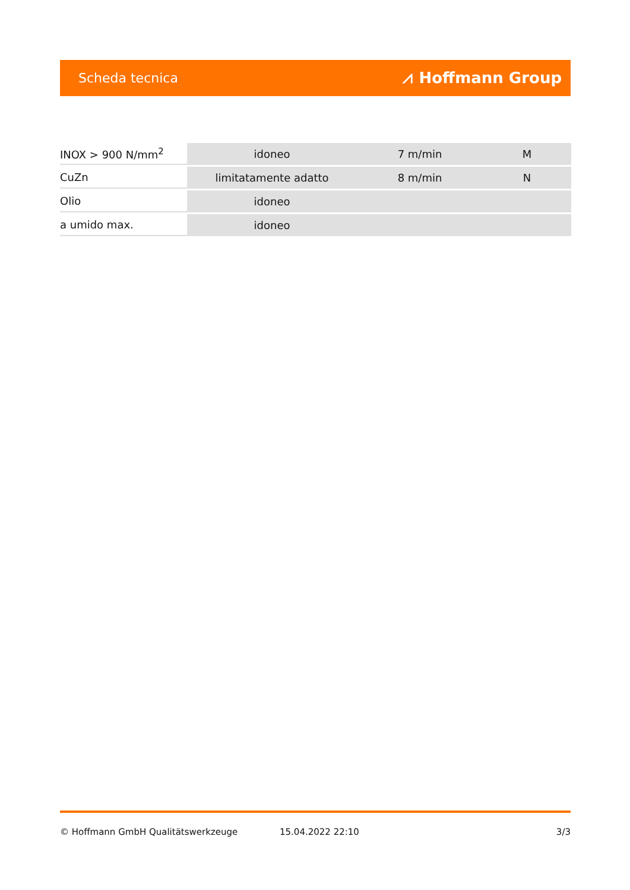Scheda tecnica ⩘ Hoffmann Group
| INOX > 900 N/mm<sup>2</sup> | idoneo | 7 m/min | M |
| CuZn | limitatamente adatto | 8 m/min | N |
| Olio | idoneo | | |
| a umido max. | idoneo | | |
© Hoffmann GmbH Qualitätswerkzeuge 15.04.2022 22:10 3/3